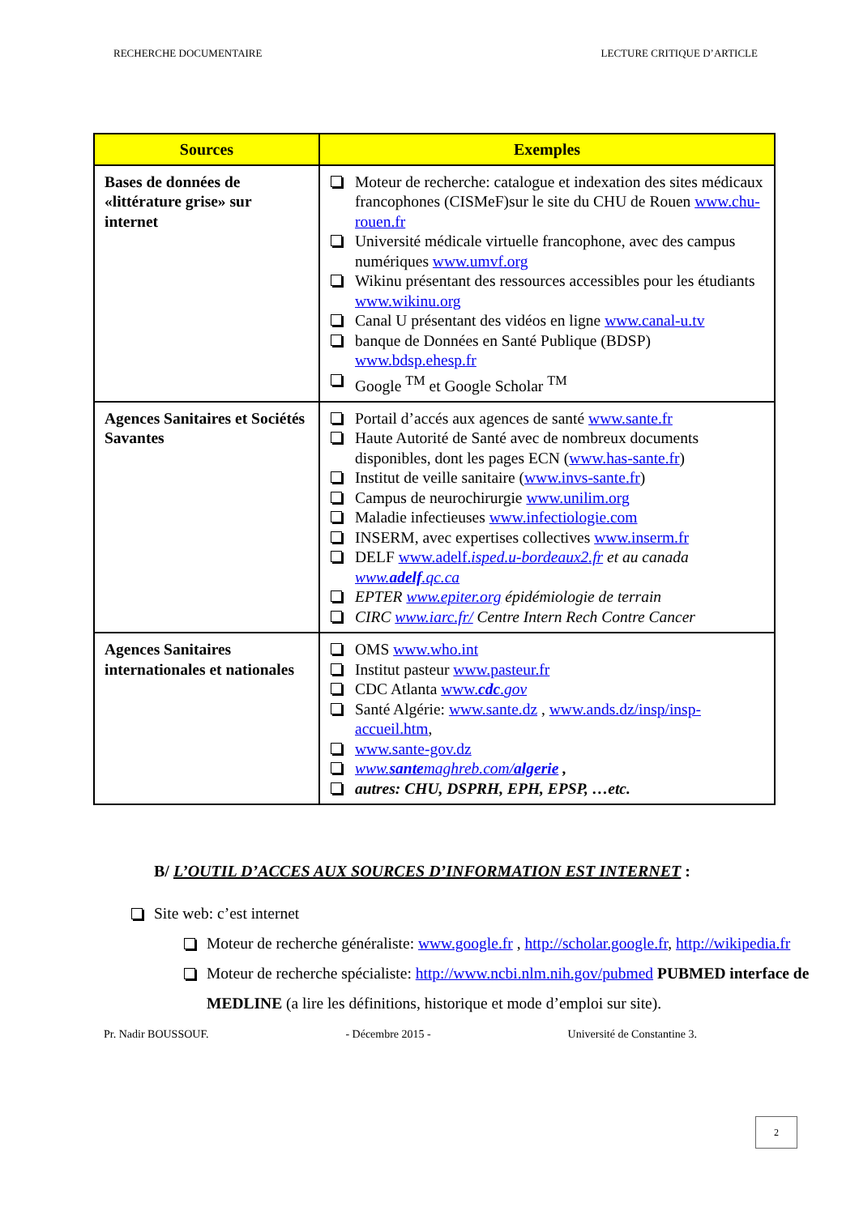RECHERCHE DOCUMENTAIRE LECTURE CRITIQUE D’ARTICLE
| Sources | Exemples |
| --- | --- |
| Bases de données de «littérature grise» sur internet | Moteur de recherche: catalogue et indexation des sites médicaux francophones (CISMeF)sur le site du CHU de Rouen www.chu-rouen.fr Université médicale virtuelle francophone, avec des campus numériques www.umvf.org Wikinu présentant des ressources accessibles pour les étudiants www.wikinu.org Canal U présentant des vidéos en ligne www.canal-u.tv banque de Données en Santé Publique (BDSP) www.bdsp.ehesp.fr Google <sup>TM</sup> et Google Scholar <sup>TM</sup> |
| Agences Sanitaires et Sociétés Savantes | Portail d’accés aux agences de santé www.sante.fr Haute Autorité de Santé avec de nombreux documents disponibles, dont les pages ECN ( www.has-sante.fr ) Institut de veille sanitaire ( www.invs-sante.fr ) Campus de neurochirurgie www.unilim.org Maladie infectieuses www.infectiologie.com INSERM, avec expertises collectives www.inserm.fr DELF www.adelf. isped.u-bordeaux2.fr et au canada www. adelf .qc.ca EPTER www.epiter.org épidémiologie de terrain CIRC www.iarc.fr/ Centre Intern Rech Contre Cancer |
| Agences Sanitaires internationales et nationales | OMS www.who.int Institut pasteur www.pasteur.fr CDC Atlanta www. cdc . gov Santé Algérie: www.sante.dz , www.ands.dz/insp/insp-accueil.htm , www.sante-gov.dz www. sante maghreb.com/ algerie , autres: CHU, DSPRH, EPH, EPSP, …etc. |
B/ L’OUTIL D’ACCES AUX SOURCES D’INFORMATION EST INTERNET :
Site web: c’est internet
Moteur de recherche généraliste: www.google.fr , http://scholar.google.fr, http://wikipedia.fr
Moteur de recherche spécialiste: http://www.ncbi.nlm.nih.gov/pubmed PUBMED interface de MEDLINE (a lire les définitions, historique et mode d’emploi sur site).
Pr. Nadir BOUSSOUF. - Décembre 2015 - Université de Constantine 3.
2